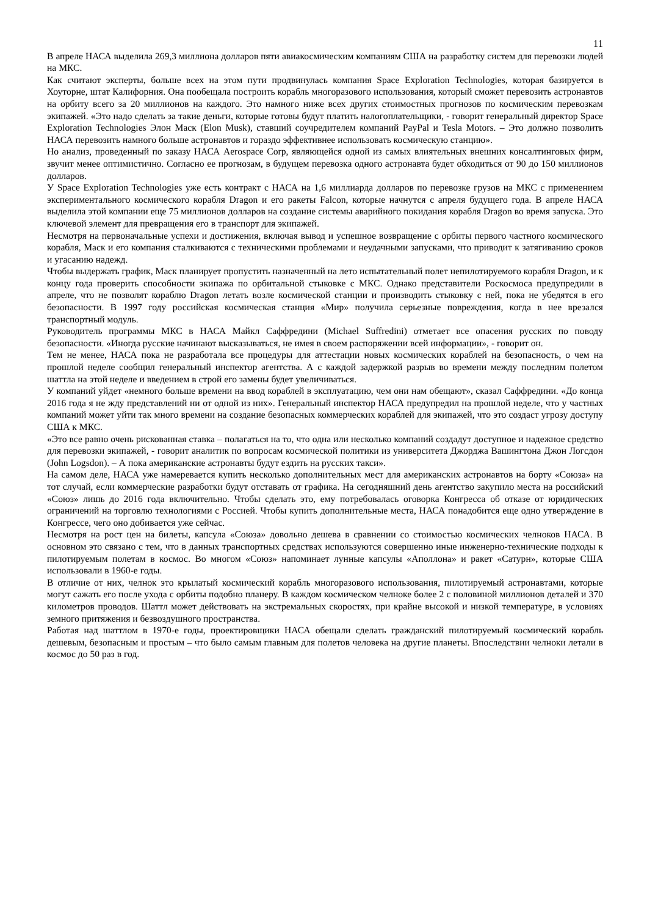11
В апреле НАСА выделила 269,3 миллиона долларов пяти авиакосмическим компаниям США на разработку систем для перевозки людей на МКС.
Как считают эксперты, больше всех на этом пути продвинулась компания Space Exploration Technologies, которая базируется в Хоуторне, штат Калифорния. Она пообещала построить корабль многоразового использования, который сможет перевозить астронавтов на орбиту всего за 20 миллионов на каждого. Это намного ниже всех других стоимостных прогнозов по космическим перевозкам экипажей. «Это надо сделать за такие деньги, которые готовы будут платить налогоплательщики, - говорит генеральный директор Space Exploration Technologies Элон Маск (Elon Musk), ставший соучредителем компаний PayPal и Tesla Motors. – Это должно позволить НАСА перевозить намного больше астронавтов и гораздо эффективнее использовать космическую станцию».
Но анализ, проведенный по заказу НАСА Aerospace Corp, являющейся одной из самых влиятельных внешних консалтинговых фирм, звучит менее оптимистично. Согласно ее прогнозам, в будущем перевозка одного астронавта будет обходиться от 90 до 150 миллионов долларов.
У Space Exploration Technologies уже есть контракт с НАСА на 1,6 миллиарда долларов по перевозке грузов на МКС с применением экспериментального космического корабля Dragon и его ракеты Falcon, которые начнутся с апреля будущего года. В апреле НАСА выделила этой компании еще 75 миллионов долларов на создание системы аварийного покидания корабля Dragon во время запуска. Это ключевой элемент для превращения его в транспорт для экипажей.
Несмотря на первоначальные успехи и достижения, включая вывод и успешное возвращение с орбиты первого частного космического корабля, Маск и его компания сталкиваются с техническими проблемами и неудачными запусками, что приводит к затягиванию сроков и угасанию надежд.
Чтобы выдержать график, Маск планирует пропустить назначенный на лето испытательный полет непилотируемого корабля Dragon, и к концу года проверить способности экипажа по орбитальной стыковке с МКС. Однако представители Роскосмоса предупредили в апреле, что не позволят кораблю Dragon летать возле космической станции и производить стыковку с ней, пока не убедятся в его безопасности. В 1997 году российская космическая станция «Мир» получила серьезные повреждения, когда в нее врезался транспортный модуль.
Руководитель программы МКС в НАСА Майкл Саффредини (Michael Suffredini) отметает все опасения русских по поводу безопасности. «Иногда русские начинают высказываться, не имея в своем распоряжении всей информации», - говорит он.
Тем не менее, НАСА пока не разработала все процедуры для аттестации новых космических кораблей на безопасность, о чем на прошлой неделе сообщил генеральный инспектор агентства. А с каждой задержкой разрыв во времени между последним полетом шаттла на этой неделе и введением в строй его замены будет увеличиваться.
У компаний уйдет «немного больше времени на ввод кораблей в эксплуатацию, чем они нам обещают», сказал Саффредини. «До конца 2016 года я не жду представлений ни от одной из них». Генеральный инспектор НАСА предупредил на прошлой неделе, что у частных компаний может уйти так много времени на создание безопасных коммерческих кораблей для экипажей, что это создаст угрозу доступу США к МКС.
«Это все равно очень рискованная ставка – полагаться на то, что одна или несколько компаний создадут доступное и надежное средство для перевозки экипажей, - говорит аналитик по вопросам космической политики из университета Джорджа Вашингтона Джон Логсдон (John Logsdon). – А пока американские астронавты будут ездить на русских такси».
На самом деле, НАСА уже намеревается купить несколько дополнительных мест для американских астронавтов на борту «Союза» на тот случай, если коммерческие разработки будут отставать от графика. На сегодняшний день агентство закупило места на российский «Союз» лишь до 2016 года включительно. Чтобы сделать это, ему потребовалась оговорка Конгресса об отказе от юридических ограничений на торговлю технологиями с Россией. Чтобы купить дополнительные места, НАСА понадобится еще одно утверждение в Конгрессе, чего оно добивается уже сейчас.
Несмотря на рост цен на билеты, капсула «Союза» довольно дешева в сравнении со стоимостью космических челноков НАСА. В основном это связано с тем, что в данных транспортных средствах используются совершенно иные инженерно-технические подходы к пилотируемым полетам в космос. Во многом «Союз» напоминает лунные капсулы «Аполлона» и ракет «Сатурн», которые США использовали в 1960-е годы.
В отличие от них, челнок это крылатый космический корабль многоразового использования, пилотируемый астронавтами, которые могут сажать его после ухода с орбиты подобно планеру. В каждом космическом челноке более 2 с половиной миллионов деталей и 370 километров проводов. Шаттл может действовать на экстремальных скоростях, при крайне высокой и низкой температуре, в условиях земного притяжения и безвоздушного пространства.
Работая над шаттлом в 1970-е годы, проектировщики НАСА обещали сделать гражданский пилотируемый космический корабль дешевым, безопасным и простым – что было самым главным для полетов человека на другие планеты. Впоследствии челноки летали в космос до 50 раз в год.